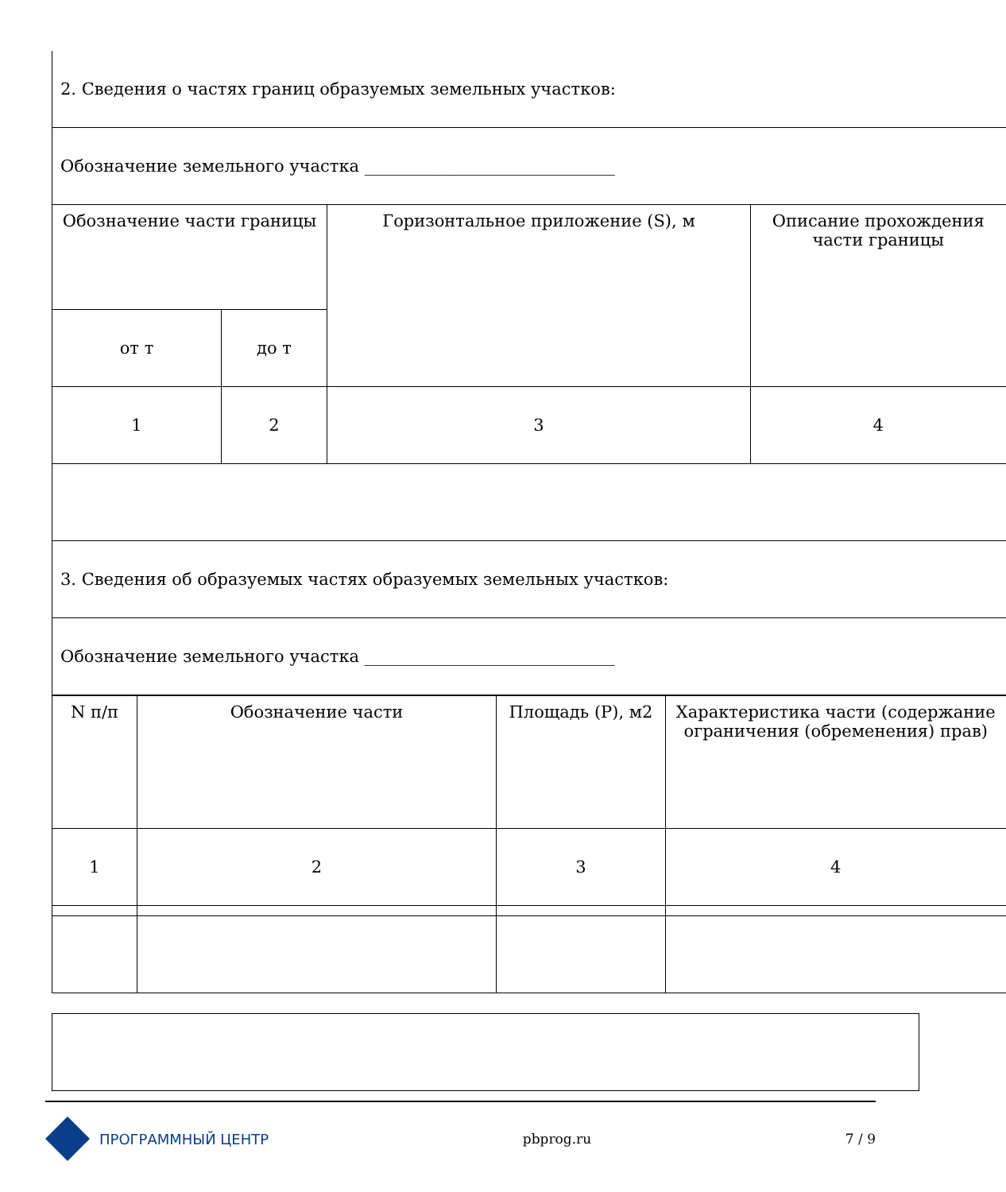| 2. Сведения о частях границ образуемых земельных участков: | | | |
| Обозначение земельного участка ______________________________ | | | |
| Обозначение части границы | | Горизонтальное приложение (S), м | Описание прохождения части границы |
| от т | до т | | |
| 1 | 2 | 3 | 4 |
| 3. Сведения об образуемых частях образуемых земельных участков: | | | |
| Обозначение земельного участка ______________________________ | | | |
| N п/п | Обозначение части | Площадь (P), м2 | Характеристика части (содержание ограничения (обременения) прав) |
| 1 | 2 | 3 | 4 |
ПРОГРАММНЫЙ ЦЕНТР pbprog.ru 7 / 9